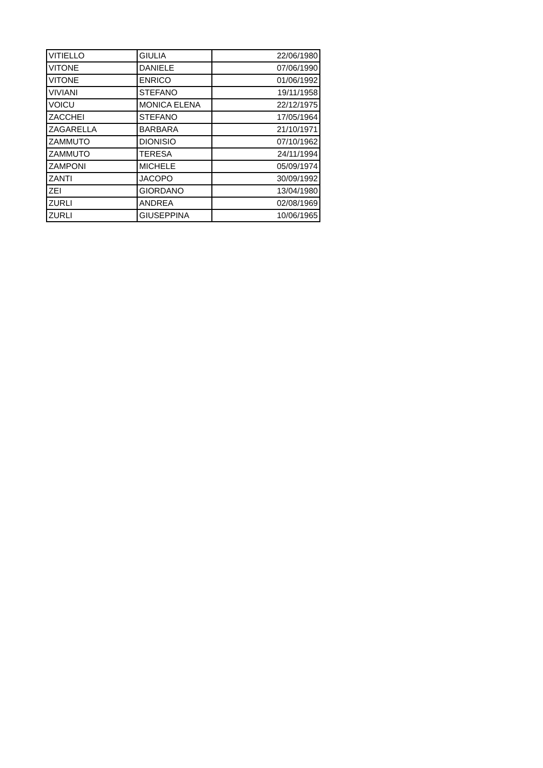| VITIELLO | GIULIA | 22/06/1980 |
| VITONE | DANIELE | 07/06/1990 |
| VITONE | ENRICO | 01/06/1992 |
| VIVIANI | STEFANO | 19/11/1958 |
| VOICU | MONICA ELENA | 22/12/1975 |
| ZACCHEI | STEFANO | 17/05/1964 |
| ZAGARELLA | BARBARA | 21/10/1971 |
| ZAMMUTO | DIONISIO | 07/10/1962 |
| ZAMMUTO | TERESA | 24/11/1994 |
| ZAMPONI | MICHELE | 05/09/1974 |
| ZANTI | JACOPO | 30/09/1992 |
| ZEI | GIORDANO | 13/04/1980 |
| ZURLI | ANDREA | 02/08/1969 |
| ZURLI | GIUSEPPINA | 10/06/1965 |